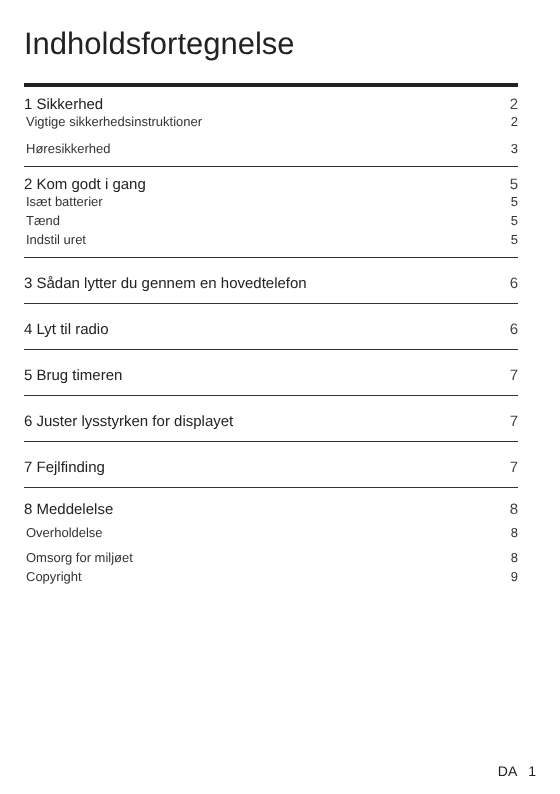Indholdsfortegnelse
1 Sikkerhed 2
Vigtige sikkerhedsinstruktioner 2
Høresikkerhed 3
2 Kom godt i gang 5
Isæt batterier 5
Tænd 5
Indstil uret 5
3 Sådan lytter du gennem en hovedtelefon 6
4 Lyt til radio 6
5 Brug timeren 7
6 Juster lysstyrken for displayet 7
7 Fejlfinding 7
8 Meddelelse 8
Overholdelse 8
Omsorg for miljøet 8
Copyright 9
DA 1